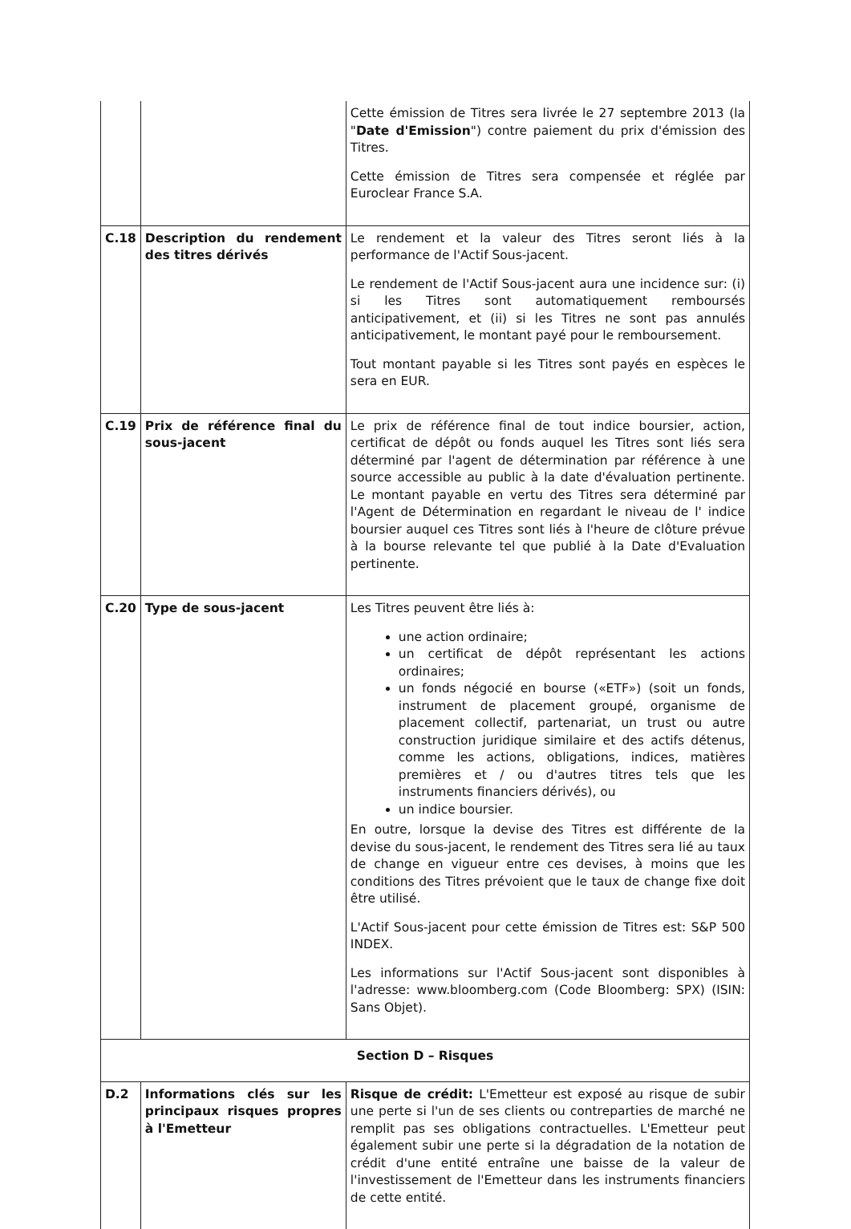| | | Cette émission de Titres sera livrée le 27 septembre 2013 (la " Date d'Emission ") contre paiement du prix d'émission des Titres. Cette émission de Titres sera compensée et réglée par Euroclear France S.A. |
| C.18 | Description du rendement des titres dérivés | Le rendement et la valeur des Titres seront liés à la performance de l'Actif Sous-jacent. Le rendement de l'Actif Sous-jacent aura une incidence sur: (i) si les Titres sont automatiquement remboursés anticipativement, et (ii) si les Titres ne sont pas annulés anticipativement, le montant payé pour le remboursement. Tout montant payable si les Titres sont payés en espèces le sera en EUR. |
| C.19 | Prix de référence final du sous-jacent | Le prix de référence final de tout indice boursier, action, certificat de dépôt ou fonds auquel les Titres sont liés sera déterminé par l'agent de détermination par référence à une source accessible au public à la date d'évaluation pertinente. Le montant payable en vertu des Titres sera déterminé par l'Agent de Détermination en regardant le niveau de l' indice boursier auquel ces Titres sont liés à l'heure de clôture prévue à la bourse relevante tel que publié à la Date d'Evaluation pertinente. |
| C.20 | Type de sous-jacent | Les Titres peuvent être liés à: une action ordinaire; un certificat de dépôt représentant les actions ordinaires; un fonds négocié en bourse («ETF») (soit un fonds, instrument de placement groupé, organisme de placement collectif, partenariat, un trust ou autre construction juridique similaire et des actifs détenus, comme les actions, obligations, indices, matières premières et / ou d'autres titres tels que les instruments financiers dérivés), ou un indice boursier. En outre, lorsque la devise des Titres est différente de la devise du sous-jacent, le rendement des Titres sera lié au taux de change en vigueur entre ces devises, à moins que les conditions des Titres prévoient que le taux de change fixe doit être utilisé. L'Actif Sous-jacent pour cette émission de Titres est: S&P 500 INDEX. Les informations sur l'Actif Sous-jacent sont disponibles à l'adresse: www.bloomberg.com (Code Bloomberg: SPX) (ISIN: Sans Objet). |
| Section D – Risques | | |
| D.2 | Informations clés sur les principaux risques propres à l'Emetteur | Risque de crédit: L'Emetteur est exposé au risque de subir une perte si l'un de ses clients ou contreparties de marché ne remplit pas ses obligations contractuelles. L'Emetteur peut également subir une perte si la dégradation de la notation de crédit d'une entité entraîne une baisse de la valeur de l'investissement de l'Emetteur dans les instruments financiers de cette entité. |